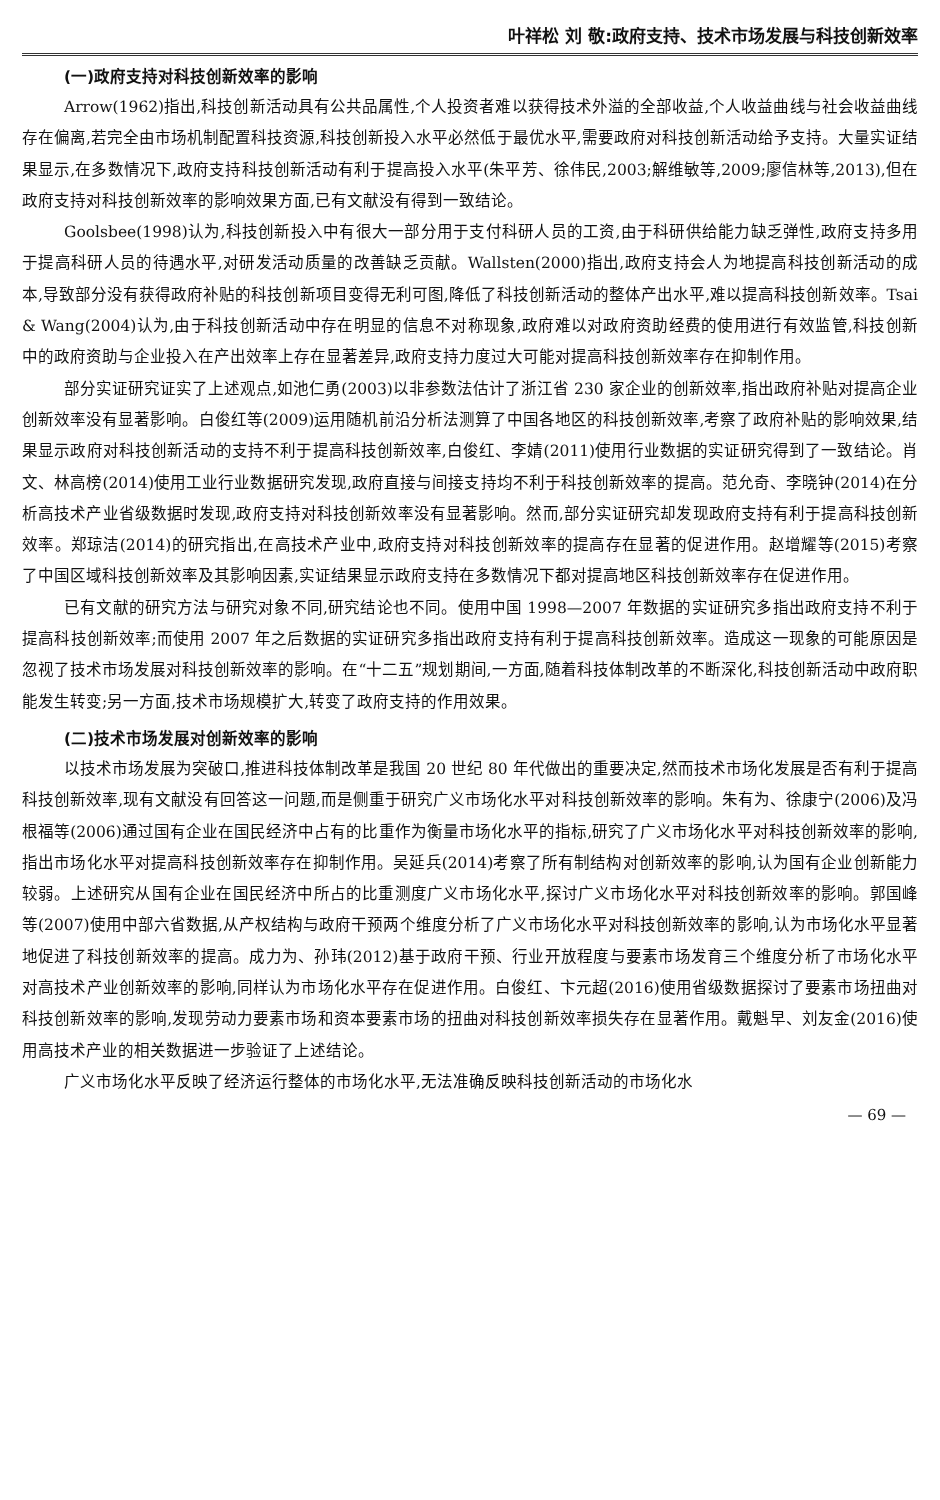叶祥松 刘 敬:政府支持、技术市场发展与科技创新效率
(一)政府支持对科技创新效率的影响
Arrow(1962)指出,科技创新活动具有公共品属性,个人投资者难以获得技术外溢的全部收益,个人收益曲线与社会收益曲线存在偏离,若完全由市场机制配置科技资源,科技创新投入水平必然低于最优水平,需要政府对科技创新活动给予支持。大量实证结果显示,在多数情况下,政府支持科技创新活动有利于提高投入水平(朱平芳、徐伟民,2003;解维敏等,2009;廖信林等,2013),但在政府支持对科技创新效率的影响效果方面,已有文献没有得到一致结论。
Goolsbee(1998)认为,科技创新投入中有很大一部分用于支付科研人员的工资,由于科研供给能力缺乏弹性,政府支持多用于提高科研人员的待遇水平,对研发活动质量的改善缺乏贡献。Wallsten(2000)指出,政府支持会人为地提高科技创新活动的成本,导致部分没有获得政府补贴的科技创新项目变得无利可图,降低了科技创新活动的整体产出水平,难以提高科技创新效率。Tsai & Wang(2004)认为,由于科技创新活动中存在明显的信息不对称现象,政府难以对政府资助经费的使用进行有效监管,科技创新中的政府资助与企业投入在产出效率上存在显著差异,政府支持力度过大可能对提高科技创新效率存在抑制作用。
部分实证研究证实了上述观点,如池仁勇(2003)以非参数法估计了浙江省 230 家企业的创新效率,指出政府补贴对提高企业创新效率没有显著影响。白俊红等(2009)运用随机前沿分析法测算了中国各地区的科技创新效率,考察了政府补贴的影响效果,结果显示政府对科技创新活动的支持不利于提高科技创新效率,白俊红、李婧(2011)使用行业数据的实证研究得到了一致结论。肖文、林高榜(2014)使用工业行业数据研究发现,政府直接与间接支持均不利于科技创新效率的提高。范允奇、李晓钟(2014)在分析高技术产业省级数据时发现,政府支持对科技创新效率没有显著影响。然而,部分实证研究却发现政府支持有利于提高科技创新效率。郑琼洁(2014)的研究指出,在高技术产业中,政府支持对科技创新效率的提高存在显著的促进作用。赵增耀等(2015)考察了中国区域科技创新效率及其影响因素,实证结果显示政府支持在多数情况下都对提高地区科技创新效率存在促进作用。
已有文献的研究方法与研究对象不同,研究结论也不同。使用中国 1998—2007 年数据的实证研究多指出政府支持不利于提高科技创新效率;而使用 2007 年之后数据的实证研究多指出政府支持有利于提高科技创新效率。造成这一现象的可能原因是忽视了技术市场发展对科技创新效率的影响。在“十二五”规划期间,一方面,随着科技体制改革的不断深化,科技创新活动中政府职能发生转变;另一方面,技术市场规模扩大,转变了政府支持的作用效果。
(二)技术市场发展对创新效率的影响
以技术市场发展为突破口,推进科技体制改革是我国 20 世纪 80 年代做出的重要决定,然而技术市场化发展是否有利于提高科技创新效率,现有文献没有回答这一问题,而是侧重于研究广义市场化水平对科技创新效率的影响。朱有为、徐康宁(2006)及冯根福等(2006)通过国有企业在国民经济中占有的比重作为衡量市场化水平的指标,研究了广义市场化水平对科技创新效率的影响,指出市场化水平对提高科技创新效率存在抑制作用。吴延兵(2014)考察了所有制结构对创新效率的影响,认为国有企业创新能力较弱。上述研究从国有企业在国民经济中所占的比重测度广义市场化水平,探讨广义市场化水平对科技创新效率的影响。郭国峰等(2007)使用中部六省数据,从产权结构与政府干预两个维度分析了广义市场化水平对科技创新效率的影响,认为市场化水平显著地促进了科技创新效率的提高。成力为、孙玮(2012)基于政府干预、行业开放程度与要素市场发育三个维度分析了市场化水平对高技术产业创新效率的影响,同样认为市场化水平存在促进作用。白俊红、卞元超(2016)使用省级数据探讨了要素市场扭曲对科技创新效率的影响,发现劳动力要素市场和资本要素市场的扭曲对科技创新效率损失存在显著作用。戴魁早、刘友金(2016)使用高技术产业的相关数据进一步验证了上述结论。
广义市场化水平反映了经济运行整体的市场化水平,无法准确反映科技创新活动的市场化水
— 69 —